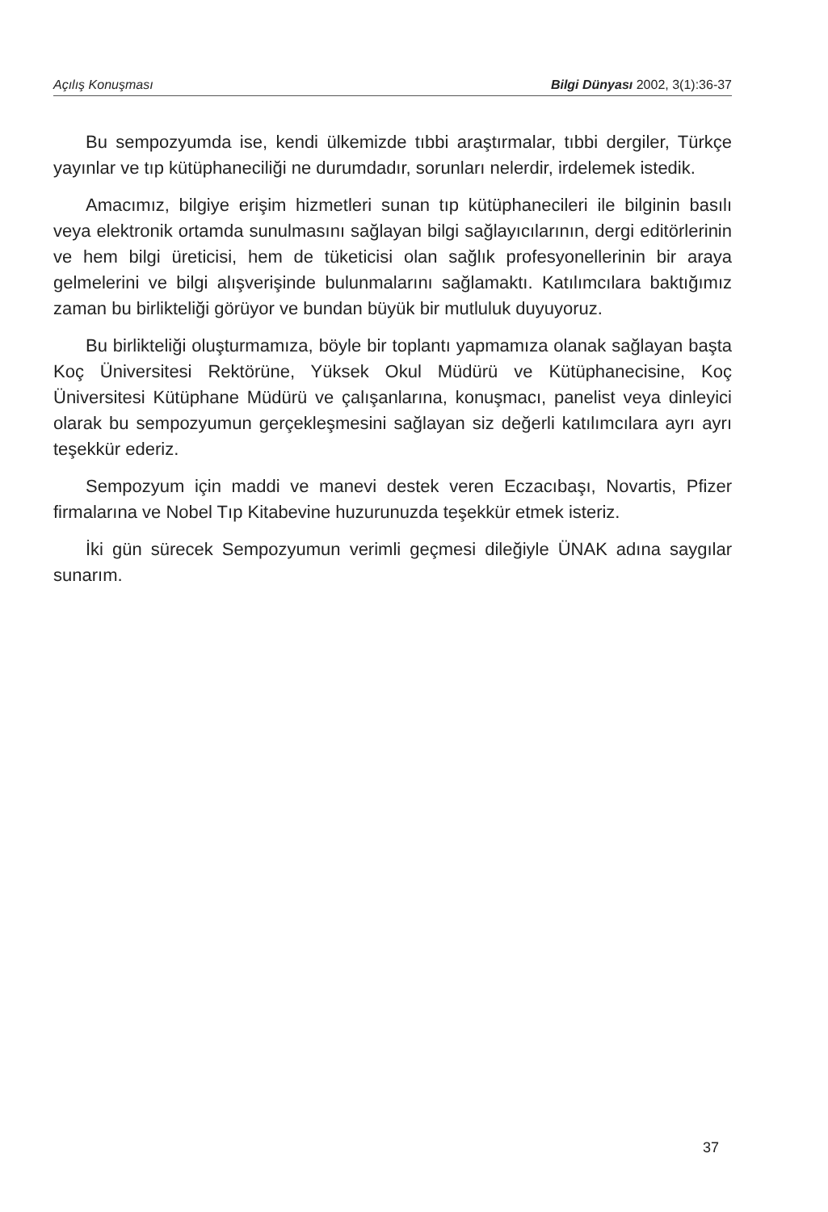Açılış Konuşması Bilgi Dünyası 2002, 3(1):36-37
Bu sempozyumda ise, kendi ülkemizde tıbbi araştırmalar, tıbbi dergiler, Türkçe yayınlar ve tıp kütüphaneciliği ne durumdadır, sorunları nelerdir, irdelemek istedik.
Amacımız, bilgiye erişim hizmetleri sunan tıp kütüphanecileri ile bilginin basılı veya elektronik ortamda sunulmasını sağlayan bilgi sağlayıcılarının, dergi editörlerinin ve hem bilgi üreticisi, hem de tüketicisi olan sağlık profesyonellerinin bir araya gelmelerini ve bilgi alışverişinde bulunmalarını sağlamaktı. Katılımcılara baktığımız zaman bu birlikteliği görüyor ve bundan büyük bir mutluluk duyuyoruz.
Bu birlikteliği oluşturmamıza, böyle bir toplantı yapmamıza olanak sağlayan başta Koç Üniversitesi Rektörüne, Yüksek Okul Müdürü ve Kütüphanecisine, Koç Üniversitesi Kütüphane Müdürü ve çalışanlarına, konuşmacı, panelist veya dinleyici olarak bu sempozyumun gerçekleşmesini sağlayan siz değerli katılımcılara ayrı ayrı teşekkür ederiz.
Sempozyum için maddi ve manevi destek veren Eczacıbaşı, Novartis, Pfizer firmalarına ve Nobel Tıp Kitabevine huzurunuzda teşekkür etmek isteriz.
İki gün sürecek Sempozyumun verimli geçmesi dileğiyle ÜNAK adına saygılar sunarım.
37